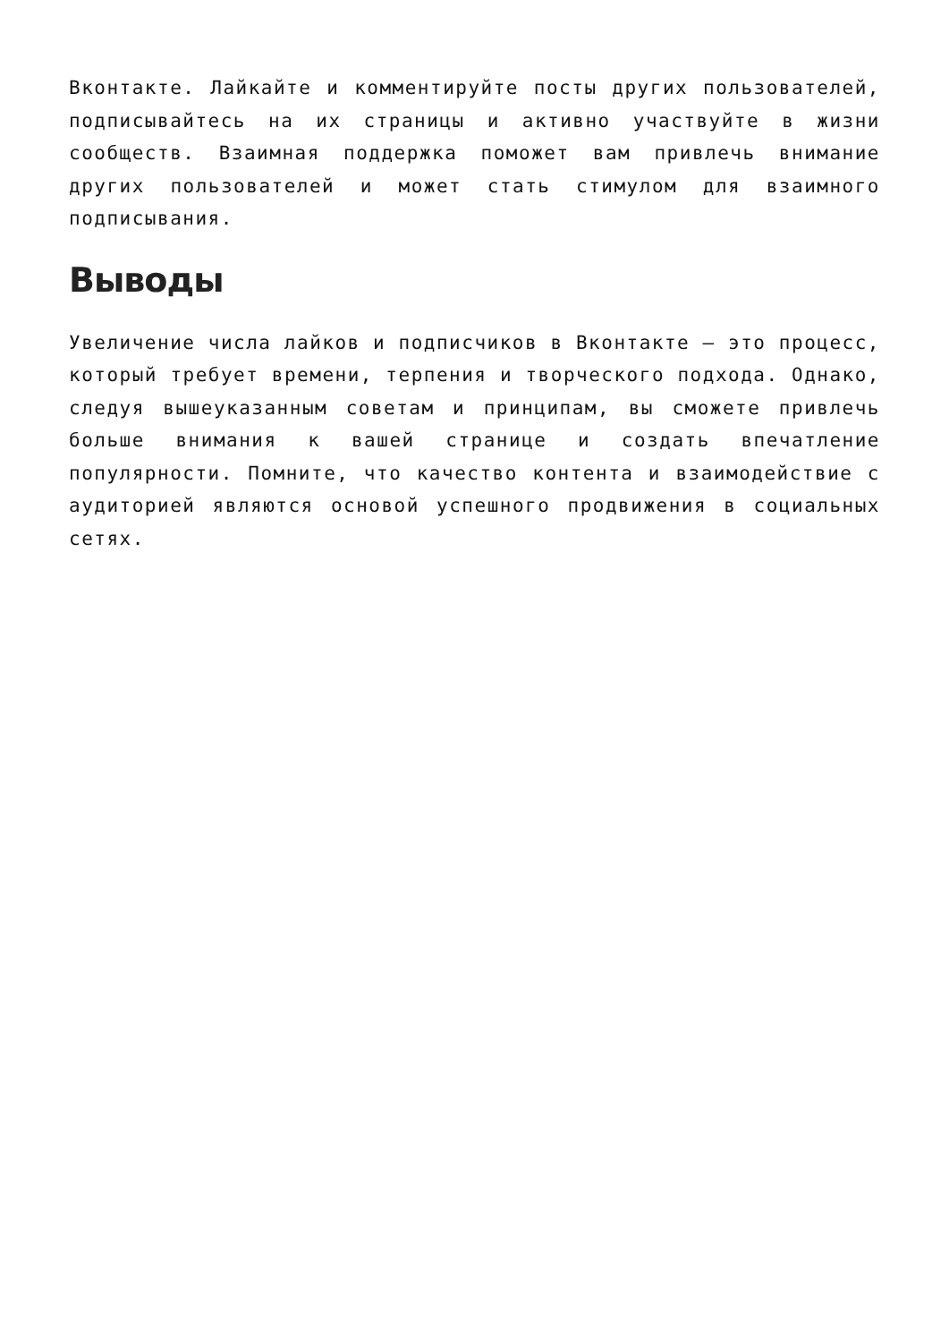Вконтакте. Лайкайте и комментируйте посты других пользователей, подписывайтесь на их страницы и активно участвуйте в жизни сообществ. Взаимная поддержка поможет вам привлечь внимание других пользователей и может стать стимулом для взаимного подписывания.
Выводы
Увеличение числа лайков и подписчиков в Вконтакте — это процесс, который требует времени, терпения и творческого подхода. Однако, следуя вышеуказанным советам и принципам, вы сможете привлечь больше внимания к вашей странице и создать впечатление популярности. Помните, что качество контента и взаимодействие с аудиторией являются основой успешного продвижения в социальных сетях.